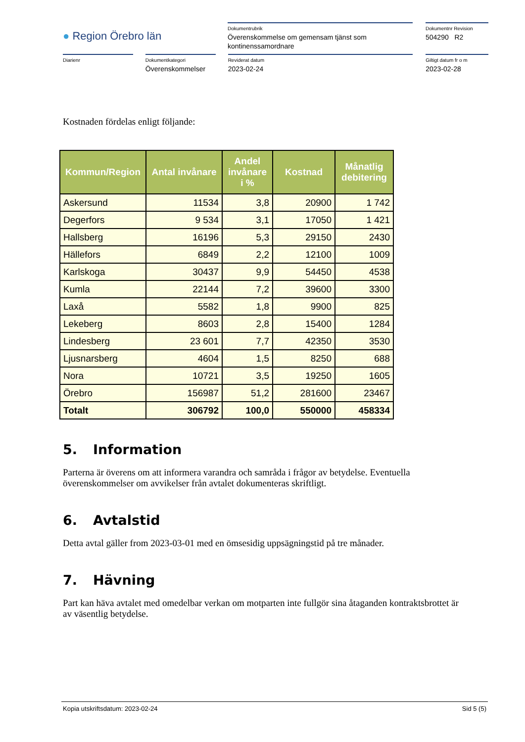● Region Örebro län
Dokumentrubrik
Överenskommelse om gemensam tjänst som kontinenssamordnare
Dokumentnr Revision
504290 R2
Diarienr Dokumentkategori
Överenskommelser
Reviderat datum
2023-02-24
Giltigt datum fr o m
2023-02-28
Kostnaden fördelas enligt följande:
| Kommun/Region | Antal invånare | Andel invånare i % | Kostnad | Månatlig debitering |
| --- | --- | --- | --- | --- |
| Askersund | 11534 | 3,8 | 20900 | 1 742 |
| Degerfors | 9 534 | 3,1 | 17050 | 1 421 |
| Hallsberg | 16196 | 5,3 | 29150 | 2430 |
| Hällefors | 6849 | 2,2 | 12100 | 1009 |
| Karlskoga | 30437 | 9,9 | 54450 | 4538 |
| Kumla | 22144 | 7,2 | 39600 | 3300 |
| Laxå | 5582 | 1,8 | 9900 | 825 |
| Lekeberg | 8603 | 2,8 | 15400 | 1284 |
| Lindesberg | 23 601 | 7,7 | 42350 | 3530 |
| Ljusnarsberg | 4604 | 1,5 | 8250 | 688 |
| Nora | 10721 | 3,5 | 19250 | 1605 |
| Örebro | 156987 | 51,2 | 281600 | 23467 |
| Totalt | 306792 | 100,0 | 550000 | 458334 |
5. Information
Parterna är överens om att informera varandra och samråda i frågor av betydelse. Eventuella överenskommelser om avvikelser från avtalet dokumenteras skriftligt.
6. Avtalstid
Detta avtal gäller from 2023-03-01 med en ömsesidig uppsägningstid på tre månader.
7. Hävning
Part kan häva avtalet med omedelbar verkan om motparten inte fullgör sina åtaganden kontraktsbrottet är av väsentlig betydelse.
Kopia utskriftsdatum: 2023-02-24 Sid 5 (5)